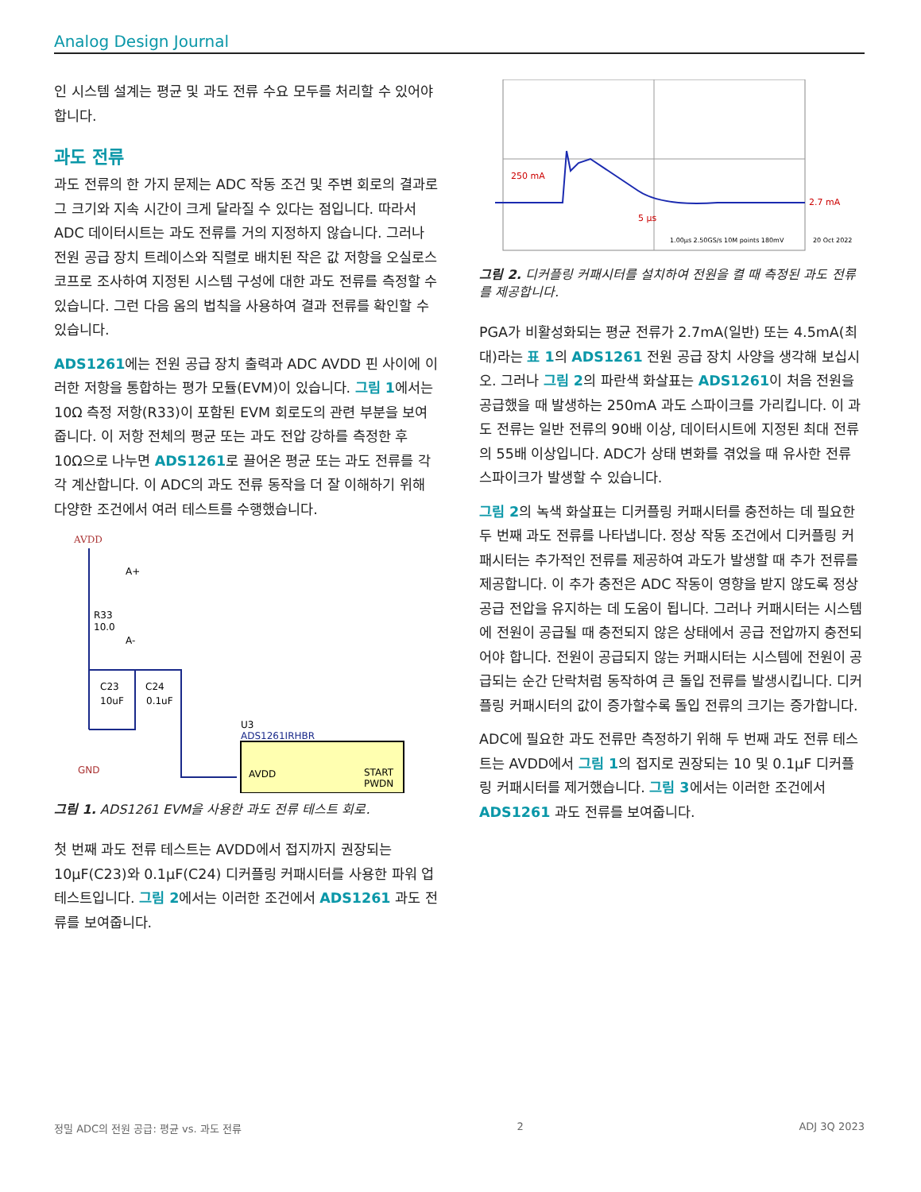Analog Design Journal
인 시스템 설계는 평균 및 과도 전류 수요 모두를 처리할 수 있어야 합니다.
과도 전류
과도 전류의 한 가지 문제는 ADC 작동 조건 및 주변 회로의 결과로 그 크기와 지속 시간이 크게 달라질 수 있다는 점입니다. 따라서 ADC 데이터시트는 과도 전류를 거의 지정하지 않습니다. 그러나 전원 공급 장치 트레이스와 직렬로 배치된 작은 값 저항을 오실로스코프로 조사하여 지정된 시스템 구성에 대한 과도 전류를 측정할 수 있습니다. 그런 다음 옴의 법칙을 사용하여 결과 전류를 확인할 수 있습니다.
ADS1261에는 전원 공급 장치 출력과 ADC AVDD 핀 사이에 이러한 저항을 통합하는 평가 모듈(EVM)이 있습니다. 그림 1에서는 10Ω 측정 저항(R33)이 포함된 EVM 회로도의 관련 부분을 보여줍니다. 이 저항 전체의 평균 또는 과도 전압 강하를 측정한 후 10Ω으로 나누면 ADS1261로 끌어온 평균 또는 과도 전류를 각각 계산합니다. 이 ADC의 과도 전류 동작을 더 잘 이해하기 위해 다양한 조건에서 여러 테스트를 수행했습니다.
AVDD
A+
R33
10.0
A-
C23
C24
10uF
0.1uF
GND
U3
ADS1261IRHBR
AVDD
START
PWDN
그림 1. ADS1261 EVM을 사용한 과도 전류 테스트 회로.
첫 번째 과도 전류 테스트는 AVDD에서 접지까지 권장되는 10µF(C23)와 0.1µF(C24) 디커플링 커패시터를 사용한 파워 업 테스트입니다. 그림 2에서는 이러한 조건에서 ADS1261 과도 전류를 보여줍니다.
250 mA
5 µs
2.7 mA
1.00µs 2.50GS/s 10M points 180mV
20 Oct 2022
그림 2. 디커플링 커패시터를 설치하여 전원을 켤 때 측정된 과도 전류를 제공합니다.
PGA가 비활성화되는 평균 전류가 2.7mA(일반) 또는 4.5mA(최대)라는 표 1의 ADS1261 전원 공급 장치 사양을 생각해 보십시오. 그러나 그림 2의 파란색 화살표는 ADS1261이 처음 전원을 공급했을 때 발생하는 250mA 과도 스파이크를 가리킵니다. 이 과도 전류는 일반 전류의 90배 이상, 데이터시트에 지정된 최대 전류의 55배 이상입니다. ADC가 상태 변화를 겪었을 때 유사한 전류 스파이크가 발생할 수 있습니다.
그림 2의 녹색 화살표는 디커플링 커패시터를 충전하는 데 필요한 두 번째 과도 전류를 나타냅니다. 정상 작동 조건에서 디커플링 커패시터는 추가적인 전류를 제공하여 과도가 발생할 때 추가 전류를 제공합니다. 이 추가 충전은 ADC 작동이 영향을 받지 않도록 정상 공급 전압을 유지하는 데 도움이 됩니다. 그러나 커패시터는 시스템에 전원이 공급될 때 충전되지 않은 상태에서 공급 전압까지 충전되어야 합니다. 전원이 공급되지 않는 커패시터는 시스템에 전원이 공급되는 순간 단락처럼 동작하여 큰 돌입 전류를 발생시킵니다. 디커플링 커패시터의 값이 증가할수록 돌입 전류의 크기는 증가합니다.
ADC에 필요한 과도 전류만 측정하기 위해 두 번째 과도 전류 테스트는 AVDD에서 그림 1의 접지로 권장되는 10 및 0.1µF 디커플링 커패시터를 제거했습니다. 그림 3에서는 이러한 조건에서 ADS1261 과도 전류를 보여줍니다.
정밀 ADC의 전원 공급: 평균 vs. 과도 전류 2 ADJ 3Q 2023